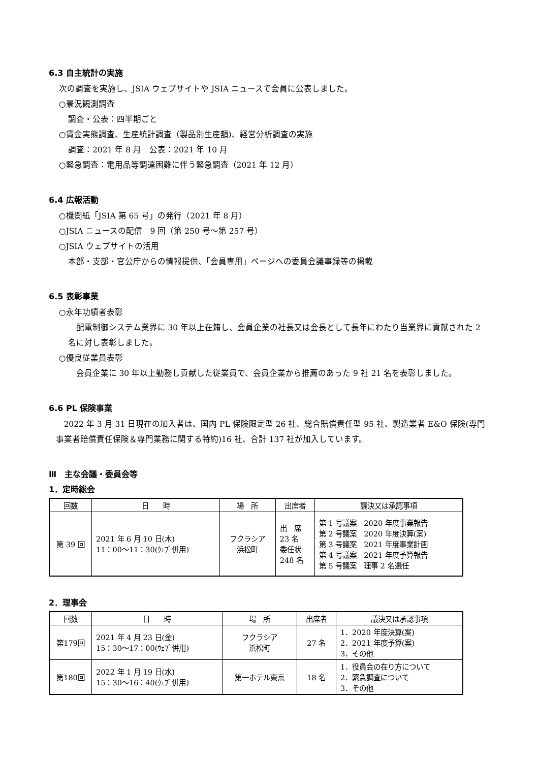6.3 自主統計の実施
次の調査を実施し、JSIA ウェブサイトや JSIA ニュースで会員に公表しました。
○景況観測調査
調査・公表：四半期ごと
○賃金実態調査、生産統計調査（製品別生産額)、経営分析調査の実施
調査：2021 年 8 月　公表：2021 年 10 月
○緊急調査：電用品等調達困難に伴う緊急調査（2021 年 12 月）
6.4 広報活動
○機関紙「JSIA 第 65 号」の発行（2021 年 8 月）
○JSIA ニュースの配信　9 回（第 250 号～第 257 号）
○JSIA ウェブサイトの活用
本部・支部・官公庁からの情報提供、「会員専用」ページへの委員会議事録等の掲載
6.5 表彰事業
○永年功績者表彰
 配電制御システム業界に 30 年以上在籍し、会員企業の社長又は会長として長年にわたり当業界に貢献された 2 名に対し表彰しました。
○優良従業員表彰
 会員企業に 30 年以上勤務し貢献した従業員で、会員企業から推薦のあった 9 社 21 名を表彰しました。
6.6 PL 保険事業
 2022 年 3 月 31 日現在の加入者は、国内 PL 保険限定型 26 社、総合賠償責任型 95 社、製造業者 E&O 保険(専門事業者賠償責任保険＆専門業務に関する特約)16 社、合計 137 社が加入しています。
Ⅲ　主な会議・委員会等
1．定時総会
| 回数 | 日 時 | 場 所 | 出席者 | 議決又は承認事項 |
| --- | --- | --- | --- | --- |
| 第 39 回 | 2021 年 6 月 10 日(木) 11：00～11：30(ｳｪﾌﾞ併用) | フクラシア 浜松町 | 出 席 23 名 委任状 248 名 | 第 1 号議案 2020 年度事業報告 第 2 号議案 2020 年度決算(案) 第 3 号議案 2021 年度事業計画 第 4 号議案 2021 年度予算報告 第 5 号議案 理事 2 名選任 |
2．理事会
| 回数 | 日 時 | 場 所 | 出席者 | 議決又は承認事項 |
| --- | --- | --- | --- | --- |
| 第179回 | 2021 年 4 月 23 日(金) 15：30～17：00(ｳｪﾌﾞ併用) | フクラシア 浜松町 | 27 名 | 1．2020 年度決算(案) 2．2021 年度予算(案) 3．その他 |
| 第180回 | 2022 年 1 月 19 日(水) 15：30～16：40(ｳｪﾌﾞ併用) | 第一ホテル東京 | 18 名 | 1．役員会の在り方について 2．緊急調査について 3．その他 |